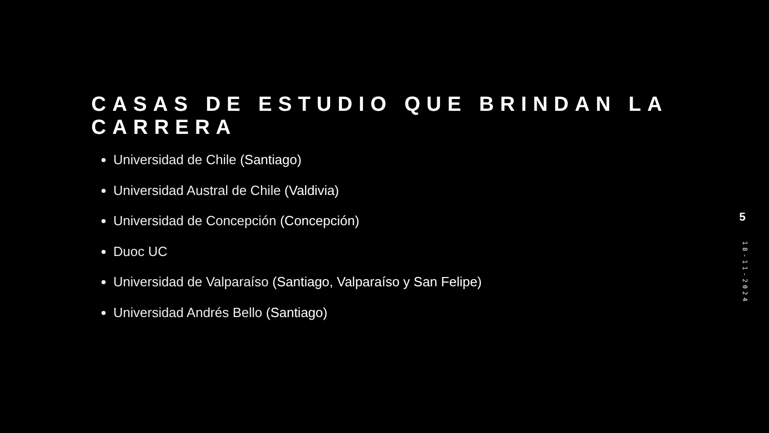CASAS DE ESTUDIO QUE BRINDAN LA CARRERA
Universidad de Chile (Santiago)
Universidad Austral de Chile (Valdivia)
Universidad de Concepción (Concepción)
Duoc UC
Universidad de Valparaíso (Santiago, Valparaíso y San Felipe)
Universidad Andrés Bello (Santiago)
5
18-11-2024